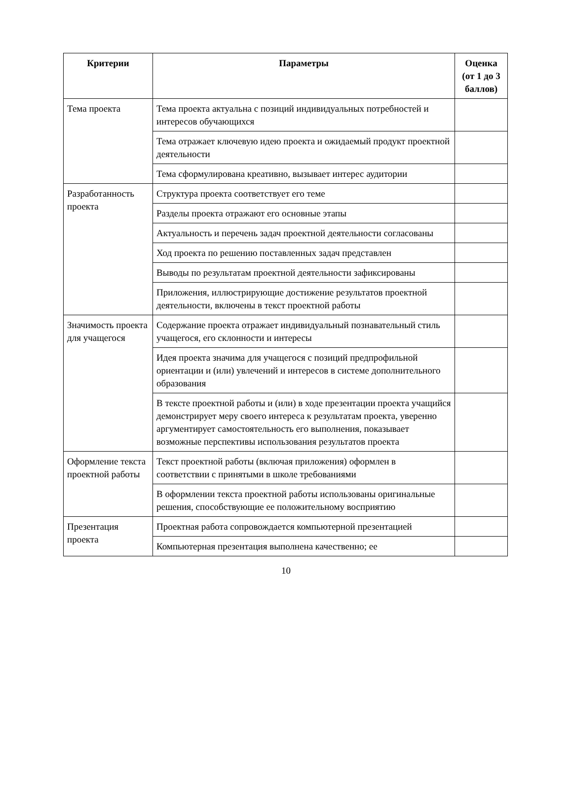| Критерии | Параметры | Оценка (от 1 до 3 баллов) |
| --- | --- | --- |
| Тема проекта | Тема проекта актуальна с позиций индивидуальных потребностей и интересов обучающихся | |
| | Тема отражает ключевую идею проекта и ожидаемый продукт проектной деятельности | |
| | Тема сформулирована креативно, вызывает интерес аудитории | |
| Разработанность проекта | Структура проекта соответствует его теме | |
| | Разделы проекта отражают его основные этапы | |
| | Актуальность и перечень задач проектной деятельности согласованы | |
| | Ход проекта по решению поставленных задач представлен | |
| | Выводы по результатам проектной деятельности зафиксированы | |
| | Приложения, иллюстрирующие достижение результатов проектной деятельности, включены в текст проектной работы | |
| Значимость проекта для учащегося | Содержание проекта отражает индивидуальный познавательный стиль учащегося, его склонности и интересы | |
| | Идея проекта значима для учащегося с позиций предпрофильной ориентации и (или) увлечений и интересов в системе дополнительного образования | |
| | В тексте проектной работы и (или) в ходе презентации проекта учащийся демонстрирует меру своего интереса к результатам проекта, уверенно аргументирует самостоятельность его выполнения, показывает возможные перспективы использования результатов проекта | |
| Оформление текста проектной работы | Текст проектной работы (включая приложения) оформлен в соответствии с принятыми в школе требованиями | |
| | В оформлении текста проектной работы использованы оригинальные решения, способствующие ее положительному восприятию | |
| Презентация проекта | Проектная работа сопровождается компьютерной презентацией | |
| | Компьютерная презентация выполнена качественно; ее | |
10